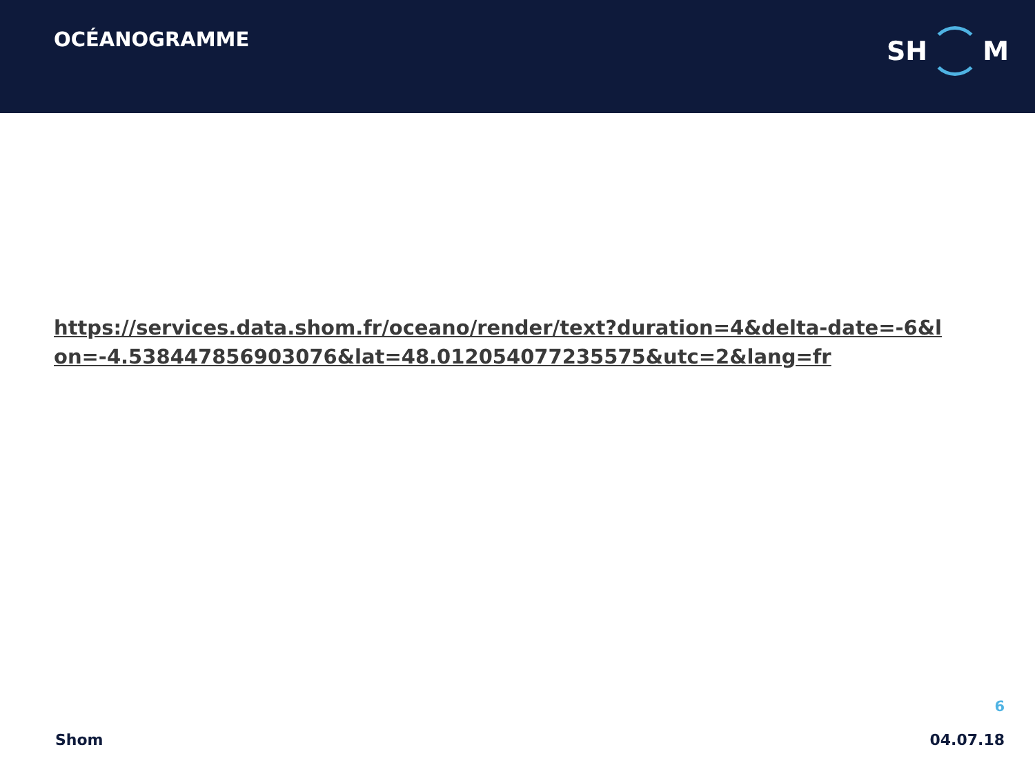OCÉANOGRAMME
SH
M
https://services.data.shom.fr/oceano/render/text?duration=4&delta-date=-6&lon=-4.538447856903076&lat=48.012054077235575&utc=2&lang=fr
6
Shom 04.07.18